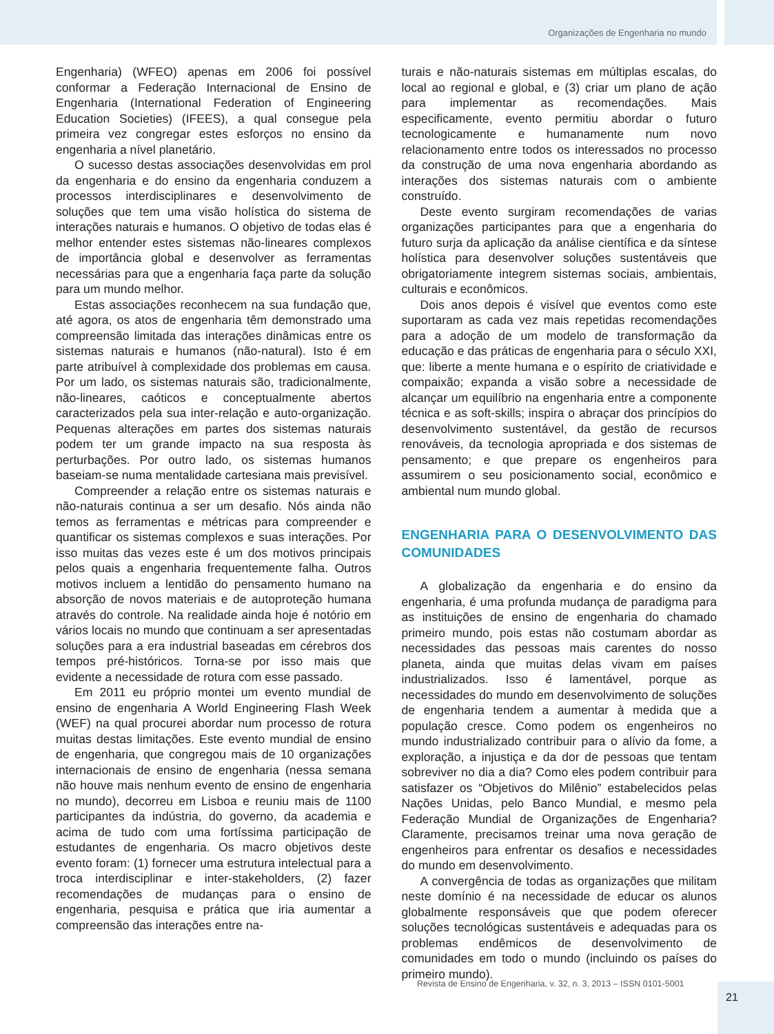Organizações de Engenharia no mundo
Engenharia) (WFEO) apenas em 2006 foi possível conformar a Federação Internacional de Ensino de Engenharia (International Federation of Engineering Education Societies) (IFEES), a qual consegue pela primeira vez congregar estes esforços no ensino da engenharia a nível planetário.
O sucesso destas associações desenvolvidas em prol da engenharia e do ensino da engenharia conduzem a processos interdisciplinares e desenvolvimento de soluções que tem uma visão holística do sistema de interações naturais e humanos. O objetivo de todas elas é melhor entender estes sistemas não-lineares complexos de importância global e desenvolver as ferramentas necessárias para que a engenharia faça parte da solução para um mundo melhor.
Estas associações reconhecem na sua fundação que, até agora, os atos de engenharia têm demonstrado uma compreensão limitada das interações dinâmicas entre os sistemas naturais e humanos (não-natural). Isto é em parte atribuível à complexidade dos problemas em causa. Por um lado, os sistemas naturais são, tradicionalmente, não-lineares, caóticos e conceptualmente abertos caracterizados pela sua inter-relação e auto-organização. Pequenas alterações em partes dos sistemas naturais podem ter um grande impacto na sua resposta às perturbações. Por outro lado, os sistemas humanos baseiam-se numa mentalidade cartesiana mais previsível.
Compreender a relação entre os sistemas naturais e não-naturais continua a ser um desafio. Nós ainda não temos as ferramentas e métricas para compreender e quantificar os sistemas complexos e suas interações. Por isso muitas das vezes este é um dos motivos principais pelos quais a engenharia frequentemente falha. Outros motivos incluem a lentidão do pensamento humano na absorção de novos materiais e de autoproteção humana através do controle. Na realidade ainda hoje é notório em vários locais no mundo que continuam a ser apresentadas soluções para a era industrial baseadas em cérebros dos tempos pré-históricos. Torna-se por isso mais que evidente a necessidade de rotura com esse passado.
Em 2011 eu próprio montei um evento mundial de ensino de engenharia A World Engineering Flash Week (WEF) na qual procurei abordar num processo de rotura muitas destas limitações. Este evento mundial de ensino de engenharia, que congregou mais de 10 organizações internacionais de ensino de engenharia (nessa semana não houve mais nenhum evento de ensino de engenharia no mundo), decorreu em Lisboa e reuniu mais de 1100 participantes da indústria, do governo, da academia e acima de tudo com uma fortíssima participação de estudantes de engenharia. Os macro objetivos deste evento foram: (1) fornecer uma estrutura intelectual para a troca interdisciplinar e inter-stakeholders, (2) fazer recomendações de mudanças para o ensino de engenharia, pesquisa e prática que iria aumentar a compreensão das interações entre na-
turais e não-naturais sistemas em múltiplas escalas, do local ao regional e global, e (3) criar um plano de ação para implementar as recomendações. Mais especificamente, evento permitiu abordar o futuro tecnologicamente e humanamente num novo relacionamento entre todos os interessados no processo da construção de uma nova engenharia abordando as interações dos sistemas naturais com o ambiente construído.
Deste evento surgiram recomendações de varias organizações participantes para que a engenharia do futuro surja da aplicação da análise científica e da síntese holística para desenvolver soluções sustentáveis que obrigatoriamente integrem sistemas sociais, ambientais, culturais e econômicos.
Dois anos depois é visível que eventos como este suportaram as cada vez mais repetidas recomendações para a adoção de um modelo de transformação da educação e das práticas de engenharia para o século XXI, que: liberte a mente humana e o espírito de criatividade e compaixão; expanda a visão sobre a necessidade de alcançar um equilíbrio na engenharia entre a componente técnica e as soft-skills; inspira o abraçar dos princípios do desenvolvimento sustentável, da gestão de recursos renováveis, da tecnologia apropriada e dos sistemas de pensamento; e que prepare os engenheiros para assumirem o seu posicionamento social, econômico e ambiental num mundo global.
ENGENHARIA PARA O DESENVOLVIMENTO DAS COMUNIDADES
A globalização da engenharia e do ensino da engenharia, é uma profunda mudança de paradigma para as instituições de ensino de engenharia do chamado primeiro mundo, pois estas não costumam abordar as necessidades das pessoas mais carentes do nosso planeta, ainda que muitas delas vivam em países industrializados. Isso é lamentável, porque as necessidades do mundo em desenvolvimento de soluções de engenharia tendem a aumentar à medida que a população cresce. Como podem os engenheiros no mundo industrializado contribuir para o alívio da fome, a exploração, a injustiça e da dor de pessoas que tentam sobreviver no dia a dia? Como eles podem contribuir para satisfazer os “Objetivos do Milênio” estabelecidos pelas Nações Unidas, pelo Banco Mundial, e mesmo pela Federação Mundial de Organizações de Engenharia? Claramente, precisamos treinar uma nova geração de engenheiros para enfrentar os desafios e necessidades do mundo em desenvolvimento.
A convergência de todas as organizações que militam neste domínio é na necessidade de educar os alunos globalmente responsáveis que que podem oferecer soluções tecnológicas sustentáveis e adequadas para os problemas endêmicos de desenvolvimento de comunidades em todo o mundo (incluindo os países do primeiro mundo).
Revista de Ensino de Engenharia, v. 32, n. 3, 2013 – ISSN 0101-5001
21